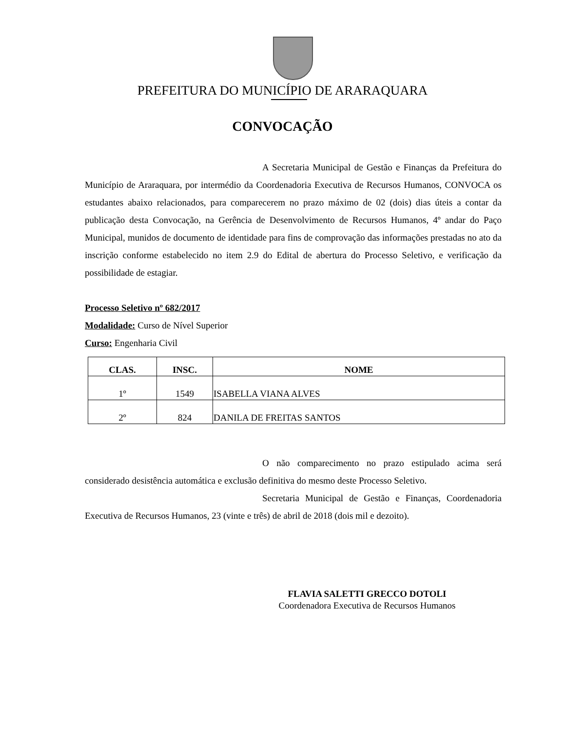PREFEITURA DO MUNICÍPIO DE ARARAQUARA
CONVOCAÇÃO
A Secretaria Municipal de Gestão e Finanças da Prefeitura do Município de Araraquara, por intermédio da Coordenadoria Executiva de Recursos Humanos, CONVOCA os estudantes abaixo relacionados, para comparecerem no prazo máximo de 02 (dois) dias úteis a contar da publicação desta Convocação, na Gerência de Desenvolvimento de Recursos Humanos, 4º andar do Paço Municipal, munidos de documento de identidade para fins de comprovação das informações prestadas no ato da inscrição conforme estabelecido no item 2.9 do Edital de abertura do Processo Seletivo, e verificação da possibilidade de estagiar.
Processo Seletivo nº 682/2017
Modalidade: Curso de Nível Superior
Curso: Engenharia Civil
| CLAS. | INSC. | NOME |
| --- | --- | --- |
| 1º | 1549 | ISABELLA VIANA ALVES |
| 2º | 824 | DANILA DE FREITAS SANTOS |
O não comparecimento no prazo estipulado acima será considerado desistência automática e exclusão definitiva do mesmo deste Processo Seletivo.
Secretaria Municipal de Gestão e Finanças, Coordenadoria Executiva de Recursos Humanos, 23 (vinte e três) de abril de 2018 (dois mil e dezoito).
FLAVIA SALETTI GRECCO DOTOLI
Coordenadora Executiva de Recursos Humanos